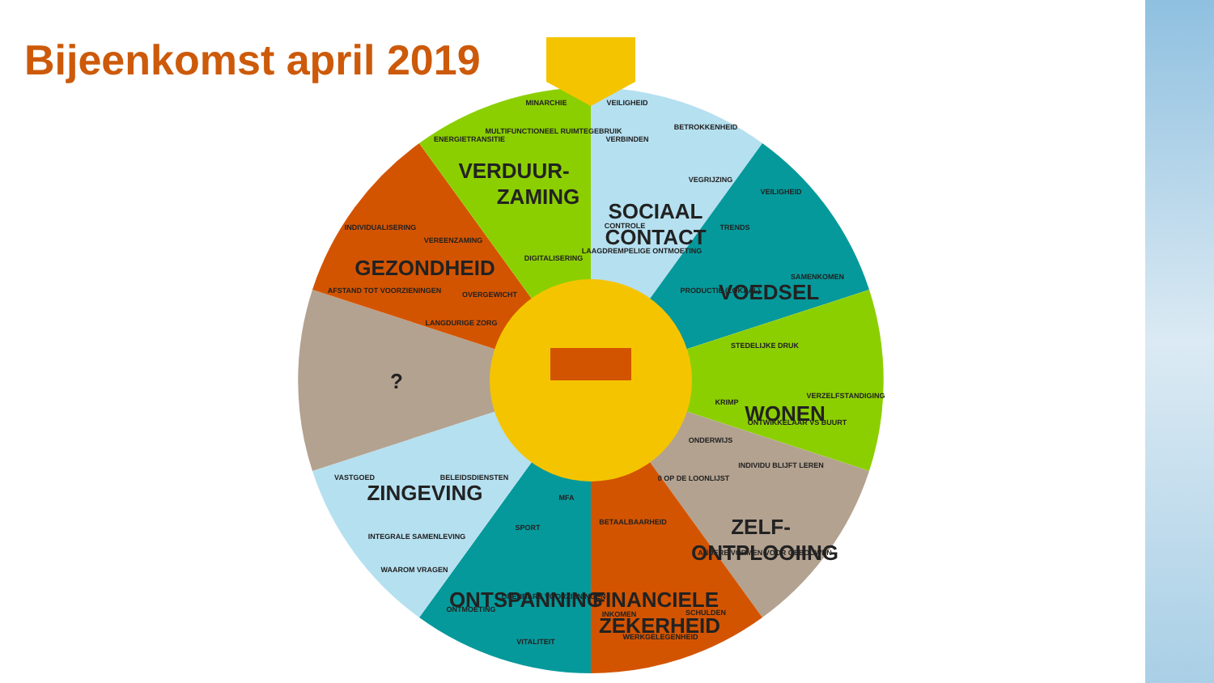Bijeenkomst april 2019
SOCIAAL
CONTACT
VOEDSEL
WONEN
ZELF-
ONTPLOOIING
FINANCIELE
ZEKERHEID
ONTSPANNING
ZINGEVING
?
GEZONDHEID
VERDUUR-
ZAMING
VEILIGHEID
BETROKKENHEID
VERBINDEN
VEGRIJZING
CONTROLE
LAAGDREMPELIGE ONTMOETING
VEILIGHEID
TRENDS
SAMENKOMEN
PRODUCTIE (LOKAAL)
STEDELIJKE DRUK
VERZELFSTANDIGING
KRIMP
ONTWIKKELAAR VS BUURT
ONDERWIJS
INDIVIDU BLIJFT LEREN
0 OP DE LOONLIJST
ANDERE VORMEN VOOR GEBOUWEN
BETAALBAARHEID
INKOMEN
SCHULDEN
WERKGELEGENHEID
MFA
SPORT
OPENBARE VOORZIENINGEN
ONTMOETING
VITALITEIT
BELEIDSDIENSTEN
VASTGOED
INTEGRALE SAMENLEVING
WAAROM VRAGEN
INDIVIDUALISERING
VEREENZAMING
OVERGEWICHT
AFSTAND TOT VOORZIENINGEN
LANGDURIGE ZORG
MINARCHIE
ENERGIETRANSITIE
MULTIFUNCTIONEEL RUIMTEGEBRUIK
DIGITALISERING